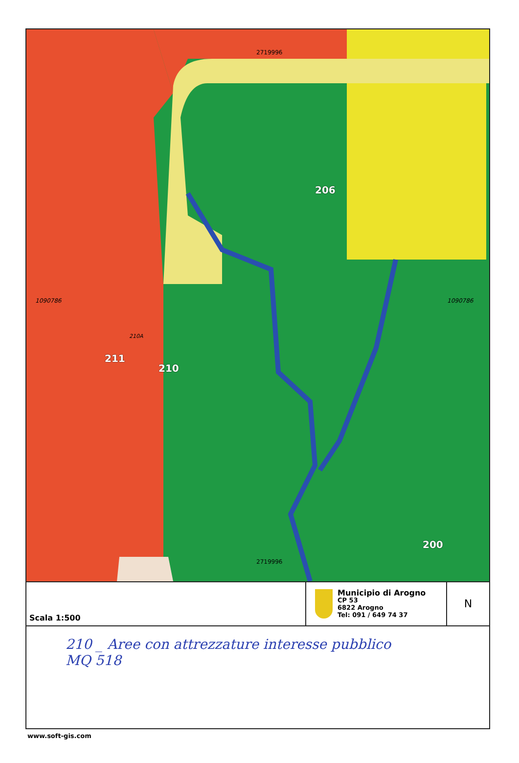206
210
200
211
210A
1090786 1090786
2719996
2719996
Scala 1:500
Municipio di Arogno
CP 53
6822 Arogno
Tel: 091 / 649 74 37
N
210 _ Aree con attrezzature interesse pubblico
MQ 518
www.soft-gis.com